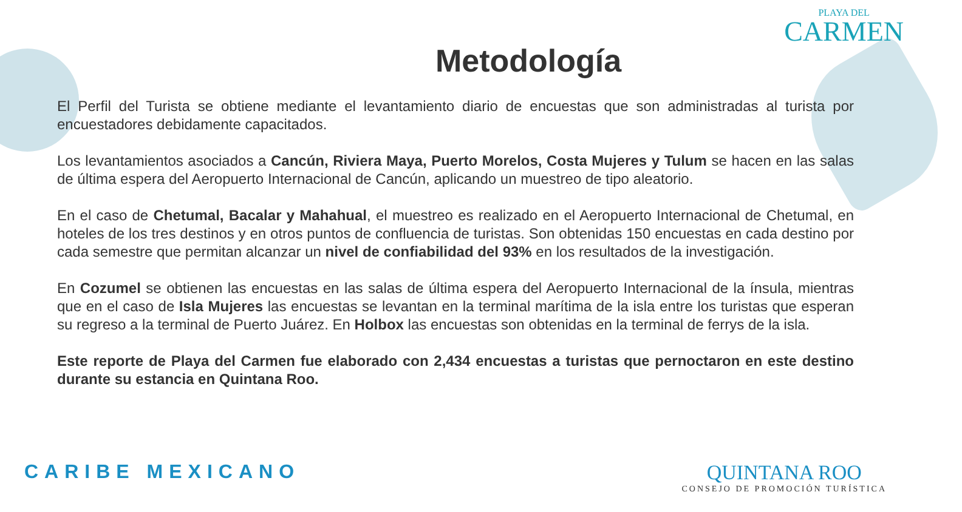PLAYA DEL
CARMEN
Metodología
El Perfil del Turista se obtiene mediante el levantamiento diario de encuestas que son administradas al turista por encuestadores debidamente capacitados.
Los levantamientos asociados a Cancún, Riviera Maya, Puerto Morelos, Costa Mujeres y Tulum se hacen en las salas de última espera del Aeropuerto Internacional de Cancún, aplicando un muestreo de tipo aleatorio.
En el caso de Chetumal, Bacalar y Mahahual, el muestreo es realizado en el Aeropuerto Internacional de Chetumal, en hoteles de los tres destinos y en otros puntos de confluencia de turistas. Son obtenidas 150 encuestas en cada destino por cada semestre que permitan alcanzar un nivel de confiabilidad del 93% en los resultados de la investigación.
En Cozumel se obtienen las encuestas en las salas de última espera del Aeropuerto Internacional de la ínsula, mientras que en el caso de Isla Mujeres las encuestas se levantan en la terminal marítima de la isla entre los turistas que esperan su regreso a la terminal de Puerto Juárez. En Holbox las encuestas son obtenidas en la terminal de ferrys de la isla.
Este reporte de Playa del Carmen fue elaborado con 2,434 encuestas a turistas que pernoctaron en este destino durante su estancia en Quintana Roo.
CARIBE MEXICANO
QUINTANA ROO
CONSEJO DE PROMOCIÓN TURÍSTICA